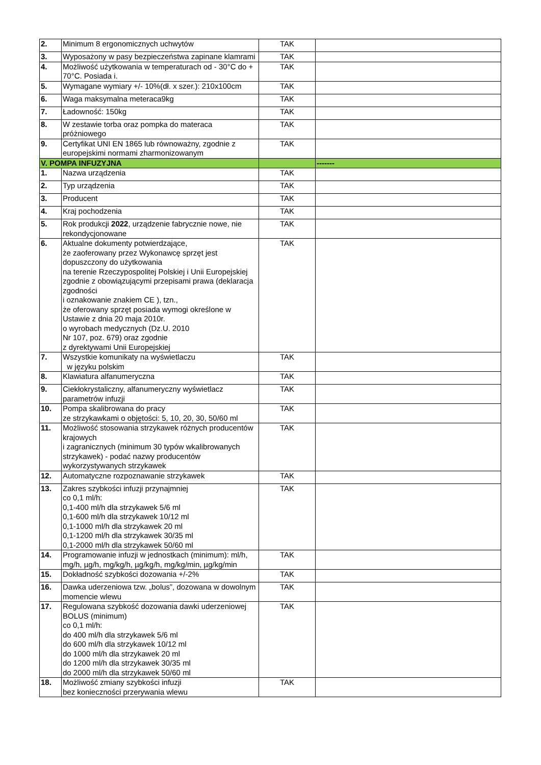| 2. | Minimum 8 ergonomicznych uchwytów | TAK | |
| 3. | Wyposażony w pasy bezpieczeństwa zapinane klamrami | TAK | |
| 4. | Możliwość użytkowania w temperaturach od - 30°C do + 70°C. Posiada i. | TAK | |
| 5. | Wymagane wymiary +/- 10%(dł. x szer.): 210x100cm | TAK | |
| 6. | Waga maksymalna meteraca9kg | TAK | |
| 7. | Ładowność: 150kg | TAK | |
| 8. | W zestawie torba oraz pompka do materaca próżniowego | TAK | |
| 9. | Certyfikat UNI EN 1865 lub równoważny, zgodnie z europejskimi normami zharmonizowanym | TAK | |
| V. POMPA INFUZYJNA | | | ------- |
| 1. | Nazwa urządzenia | TAK | |
| 2. | Typ urządzenia | TAK | |
| 3. | Producent | TAK | |
| 4. | Kraj pochodzenia | TAK | |
| 5. | Rok produkcji 2022 , urządzenie fabrycznie nowe, nie rekondycjonowane | TAK | |
| 6. | Aktualne dokumenty potwierdzające, że zaoferowany przez Wykonawcę sprzęt jest dopuszczony do użytkowania na terenie Rzeczypospolitej Polskiej i Unii Europejskiej zgodnie z obowiązującymi przepisami prawa (deklaracja zgodności i oznakowanie znakiem CE ), tzn., że oferowany sprzęt posiada wymogi określone w Ustawie z dnia 20 maja 2010r. o wyrobach medycznych (Dz.U. 2010 Nr 107, poz. 679) oraz zgodnie z dyrektywami Unii Europejskiej | TAK | |
| 7. | Wszystkie komunikaty na wyświetlaczu w języku polskim | TAK | |
| 8. | Klawiatura alfanumeryczna | TAK | |
| 9. | Ciekłokrystaliczny, alfanumeryczny wyświetlacz parametrów infuzji | TAK | |
| 10. | Pompa skalibrowana do pracy ze strzykawkami o objętości: 5, 10, 20, 30, 50/60 ml | TAK | |
| 11. | Możliwość stosowania strzykawek różnych producentów krajowych i zagranicznych (minimum 30 typów wkalibrowanych strzykawek) - podać nazwy producentów wykorzystywanych strzykawek | TAK | |
| 12. | Automatyczne rozpoznawanie strzykawek | TAK | |
| 13. | Zakres szybkości infuzji przynajmniej co 0,1 ml/h: 0,1-400 ml/h dla strzykawek 5/6 ml 0,1-600 ml/h dla strzykawek 10/12 ml 0,1-1000 ml/h dla strzykawek 20 ml 0,1-1200 ml/h dla strzykawek 30/35 ml 0,1-2000 ml/h dla strzykawek 50/60 ml | TAK | |
| 14. | Programowanie infuzji w jednostkach (minimum): ml/h, mg/h, µg/h, mg/kg/h, µg/kg/h, mg/kg/min, µg/kg/min | TAK | |
| 15. | Dokładność szybkości dozowania +/-2% | TAK | |
| 16. | Dawka uderzeniowa tzw. „bolus”, dozowana w dowolnym momencie wlewu | TAK | |
| 17. | Regulowana szybkość dozowania dawki uderzeniowej BOLUS (minimum) co 0,1 ml/h: do 400 ml/h dla strzykawek 5/6 ml do 600 ml/h dla strzykawek 10/12 ml do 1000 ml/h dla strzykawek 20 ml do 1200 ml/h dla strzykawek 30/35 ml do 2000 ml/h dla strzykawek 50/60 ml | TAK | |
| 18. | Możliwość zmiany szybkości infuzji bez konieczności przerywania wlewu | TAK | |